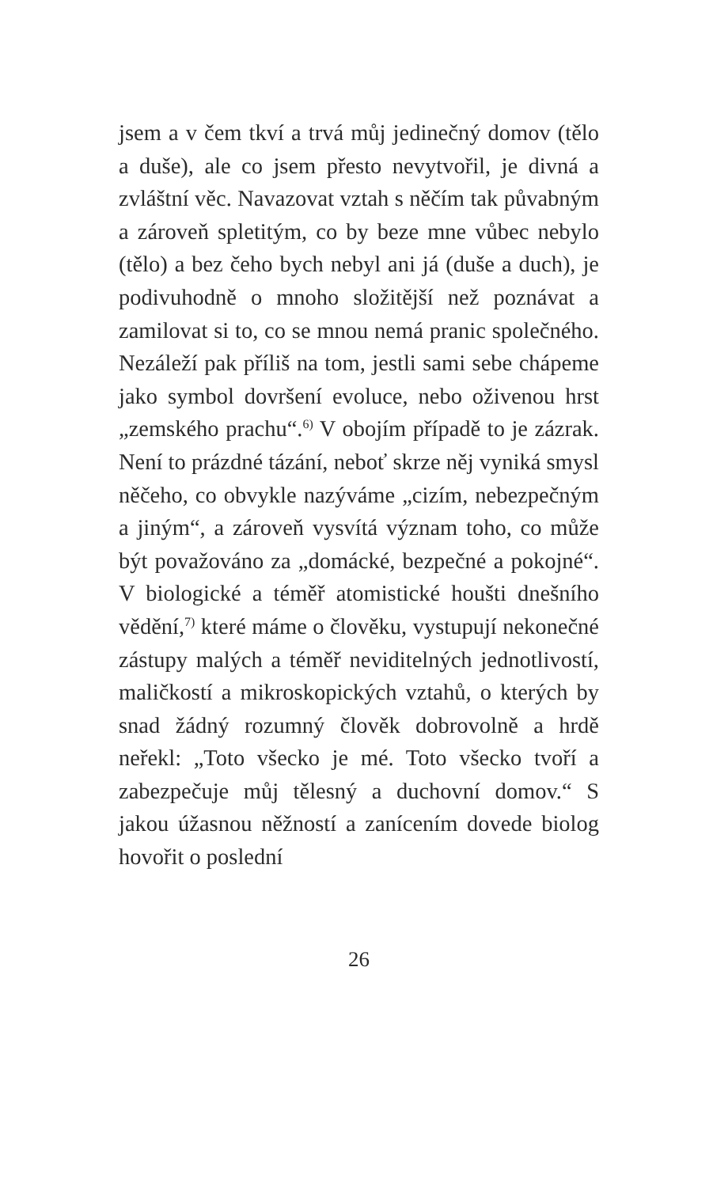jsem a v čem tkví a trvá můj jedinečný domov (tělo a duše), ale co jsem přesto nevytvořil, je divná a zvláštní věc. Navazovat vztah s něčím tak půvabným a zároveň spletitým, co by beze mne vůbec nebylo (tělo) a bez čeho bych nebyl ani já (duše a duch), je podivuhodně o mnoho složitější než poznávat a zamilovat si to, co se mnou nemá pranic společného. Nezáleží pak příliš na tom, jestli sami sebe chápeme jako symbol dovršení evoluce, nebo oživenou hrst „zemského prachu“.<sup>6)</sup> V obojím případě to je zázrak. Není to prázdné tázání, neboť skrze něj vyniká smysl něčeho, co obvykle nazýváme „cizím, nebezpečným a jiným“, a zároveň vysvítá význam toho, co může být považováno za „domácké, bezpečné a pokojné“. V biologické a téměř atomistické houšti dnešního vědění,<sup>7)</sup> které máme o člověku, vystupují nekonečné zástupy malých a téměř neviditelných jednotlivostí, maličkostí a mikroskopických vztahů, o kterých by snad žádný rozumný člověk dobrovolně a hrdě neřekl: „Toto všecko je mé. Toto všecko tvoří a zabezpečuje můj tělesný a duchovní domov.“ S jakou úžasnou něžností a zanícením dovede biolog hovořit o poslední
26